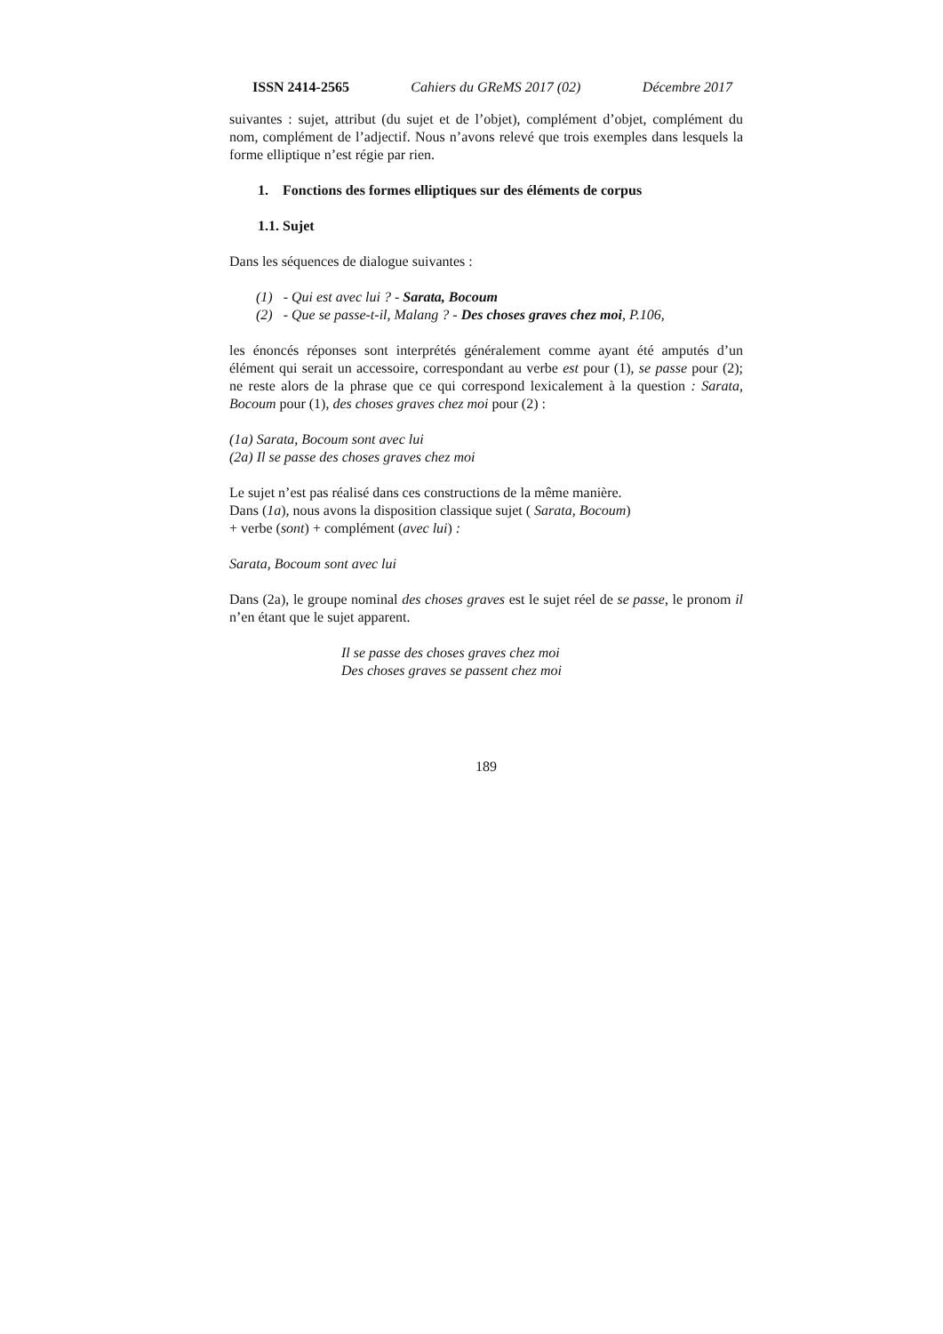ISSN 2414-2565 Cahiers du GReMS 2017 (02) Décembre 2017
suivantes : sujet, attribut (du sujet et de l’objet), complément d’objet, complément du nom, complément de l’adjectif. Nous n’avons relevé que trois exemples dans lesquels la forme elliptique n’est régie par rien.
1. Fonctions des formes elliptiques sur des éléments de corpus
1.1. Sujet
Dans les séquences de dialogue suivantes :
(1) - Qui est avec lui ? - Sarata, Bocoum
(2) - Que se passe-t-il, Malang ? - Des choses graves chez moi, P.106,
les énoncés réponses sont interprétés généralement comme ayant été amputés d’un élément qui serait un accessoire, correspondant au verbe est pour (1), se passe pour (2); ne reste alors de la phrase que ce qui correspond lexicalement à la question : Sarata, Bocoum pour (1), des choses graves chez moi pour (2) :
(1a) Sarata, Bocoum sont avec lui
(2a) Il se passe des choses graves chez moi
Le sujet n’est pas réalisé dans ces constructions de la même manière.
Dans (1a), nous avons la disposition classique sujet ( Sarata, Bocoum)
+ verbe (sont) + complément (avec lui) :
Sarata, Bocoum sont avec lui
Dans (2a), le groupe nominal des choses graves est le sujet réel de se passe, le pronom il n’en étant que le sujet apparent.
Il se passe des choses graves chez moi
Des choses graves se passent chez moi
189